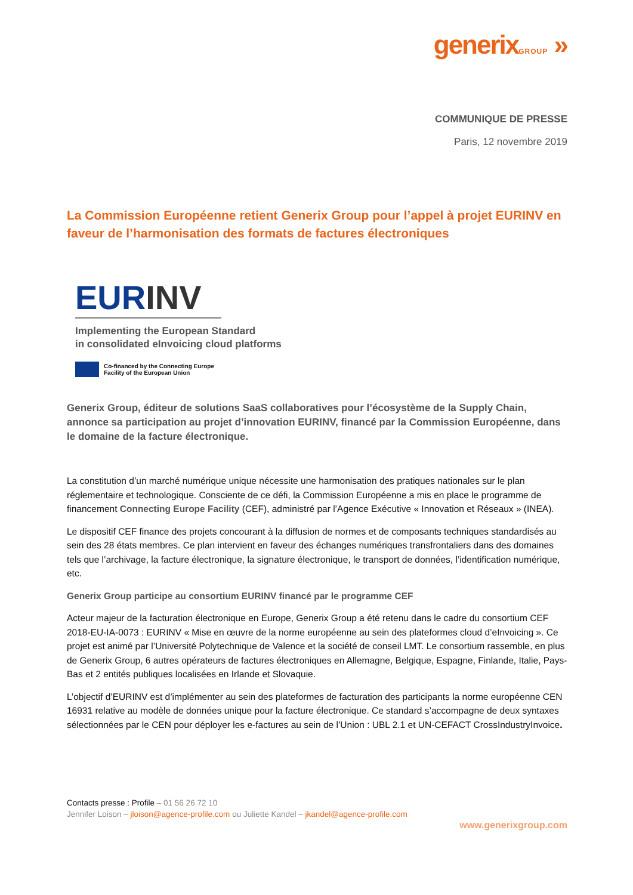generixGROUP »
COMMUNIQUE DE PRESSE
Paris, 12 novembre 2019
La Commission Européenne retient Generix Group pour l’appel à projet EURINV en faveur de l’harmonisation des formats de factures électroniques
EURINV
Implementing the European Standard
in consolidated eInvoicing cloud platforms
Co-financed by the Connecting Europe
Facility of the European Union
Generix Group, éditeur de solutions SaaS collaboratives pour l’écosystème de la Supply Chain, annonce sa participation au projet d’innovation EURINV, financé par la Commission Européenne, dans le domaine de la facture électronique.
La constitution d’un marché numérique unique nécessite une harmonisation des pratiques nationales sur le plan réglementaire et technologique. Consciente de ce défi, la Commission Européenne a mis en place le programme de financement Connecting Europe Facility (CEF), administré par l’Agence Exécutive « Innovation et Réseaux » (INEA).
Le dispositif CEF finance des projets concourant à la diffusion de normes et de composants techniques standardisés au sein des 28 états membres. Ce plan intervient en faveur des échanges numériques transfrontaliers dans des domaines tels que l’archivage, la facture électronique, la signature électronique, le transport de données, l’identification numérique, etc.
Generix Group participe au consortium EURINV financé par le programme CEF
Acteur majeur de la facturation électronique en Europe, Generix Group a été retenu dans le cadre du consortium CEF 2018-EU-IA-0073 : EURINV « Mise en œuvre de la norme européenne au sein des plateformes cloud d’eInvoicing ». Ce projet est animé par l’Université Polytechnique de Valence et la société de conseil LMT. Le consortium rassemble, en plus de Generix Group, 6 autres opérateurs de factures électroniques en Allemagne, Belgique, Espagne, Finlande, Italie, Pays-Bas et 2 entités publiques localisées en Irlande et Slovaquie.
L’objectif d’EURINV est d’implémenter au sein des plateformes de facturation des participants la norme européenne CEN 16931 relative au modèle de données unique pour la facture électronique. Ce standard s’accompagne de deux syntaxes sélectionnées par le CEN pour déployer les e-factures au sein de l’Union : UBL 2.1 et UN-CEFACT CrossIndustryInvoice.
Contacts presse : Profile – 01 56 26 72 10
Jennifer Loison – jloison@agence-profile.com ou Juliette Kandel – jkandel@agence-profile.com
www.generixgroup.com